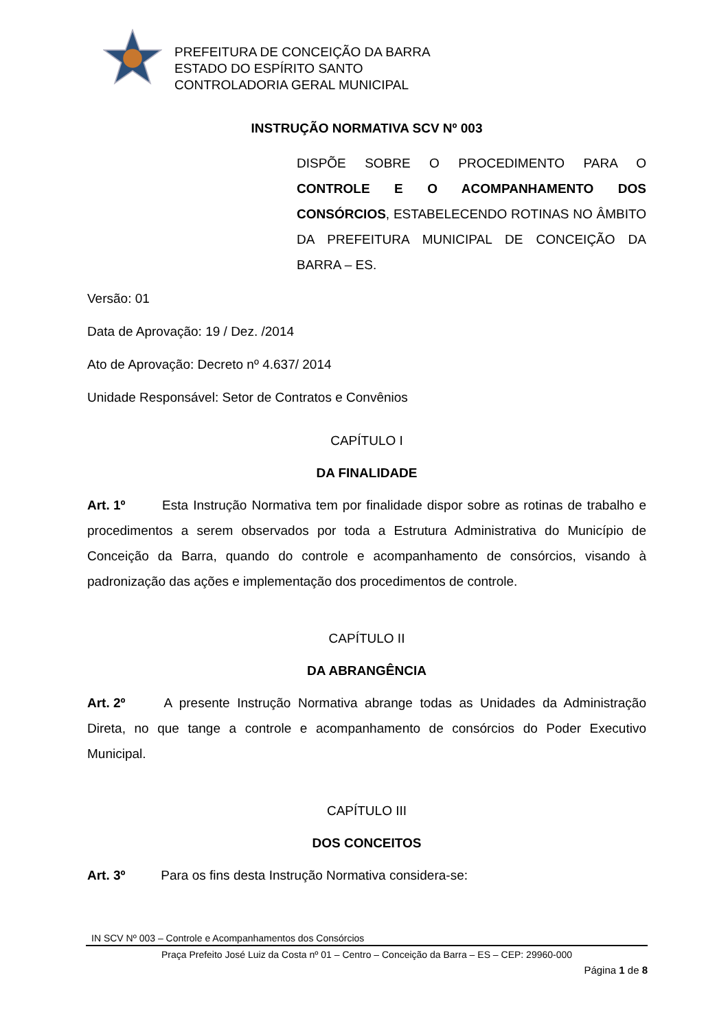PREFEITURA DE CONCEIÇÃO DA BARRA
ESTADO DO ESPÍRITO SANTO
CONTROLADORIA GERAL MUNICIPAL
INSTRUÇÃO NORMATIVA SCV Nº 003
DISPÕE SOBRE O PROCEDIMENTO PARA O CONTROLE E O ACOMPANHAMENTO DOS CONSÓRCIOS, ESTABELECENDO ROTINAS NO ÂMBITO DA PREFEITURA MUNICIPAL DE CONCEIÇÃO DA BARRA – ES.
Versão: 01
Data de Aprovação: 19 / Dez. /2014
Ato de Aprovação: Decreto nº 4.637/ 2014
Unidade Responsável: Setor de Contratos e Convênios
CAPÍTULO I
DA FINALIDADE
Art. 1º Esta Instrução Normativa tem por finalidade dispor sobre as rotinas de trabalho e procedimentos a serem observados por toda a Estrutura Administrativa do Município de Conceição da Barra, quando do controle e acompanhamento de consórcios, visando à padronização das ações e implementação dos procedimentos de controle.
CAPÍTULO II
DA ABRANGÊNCIA
Art. 2º A presente Instrução Normativa abrange todas as Unidades da Administração Direta, no que tange a controle e acompanhamento de consórcios do Poder Executivo Municipal.
CAPÍTULO III
DOS CONCEITOS
Art. 3º Para os fins desta Instrução Normativa considera-se:
IN SCV Nº 003 – Controle e Acompanhamentos dos Consórcios
Praça Prefeito José Luiz da Costa nº 01 – Centro – Conceição da Barra – ES – CEP: 29960-000
Página 1 de 8